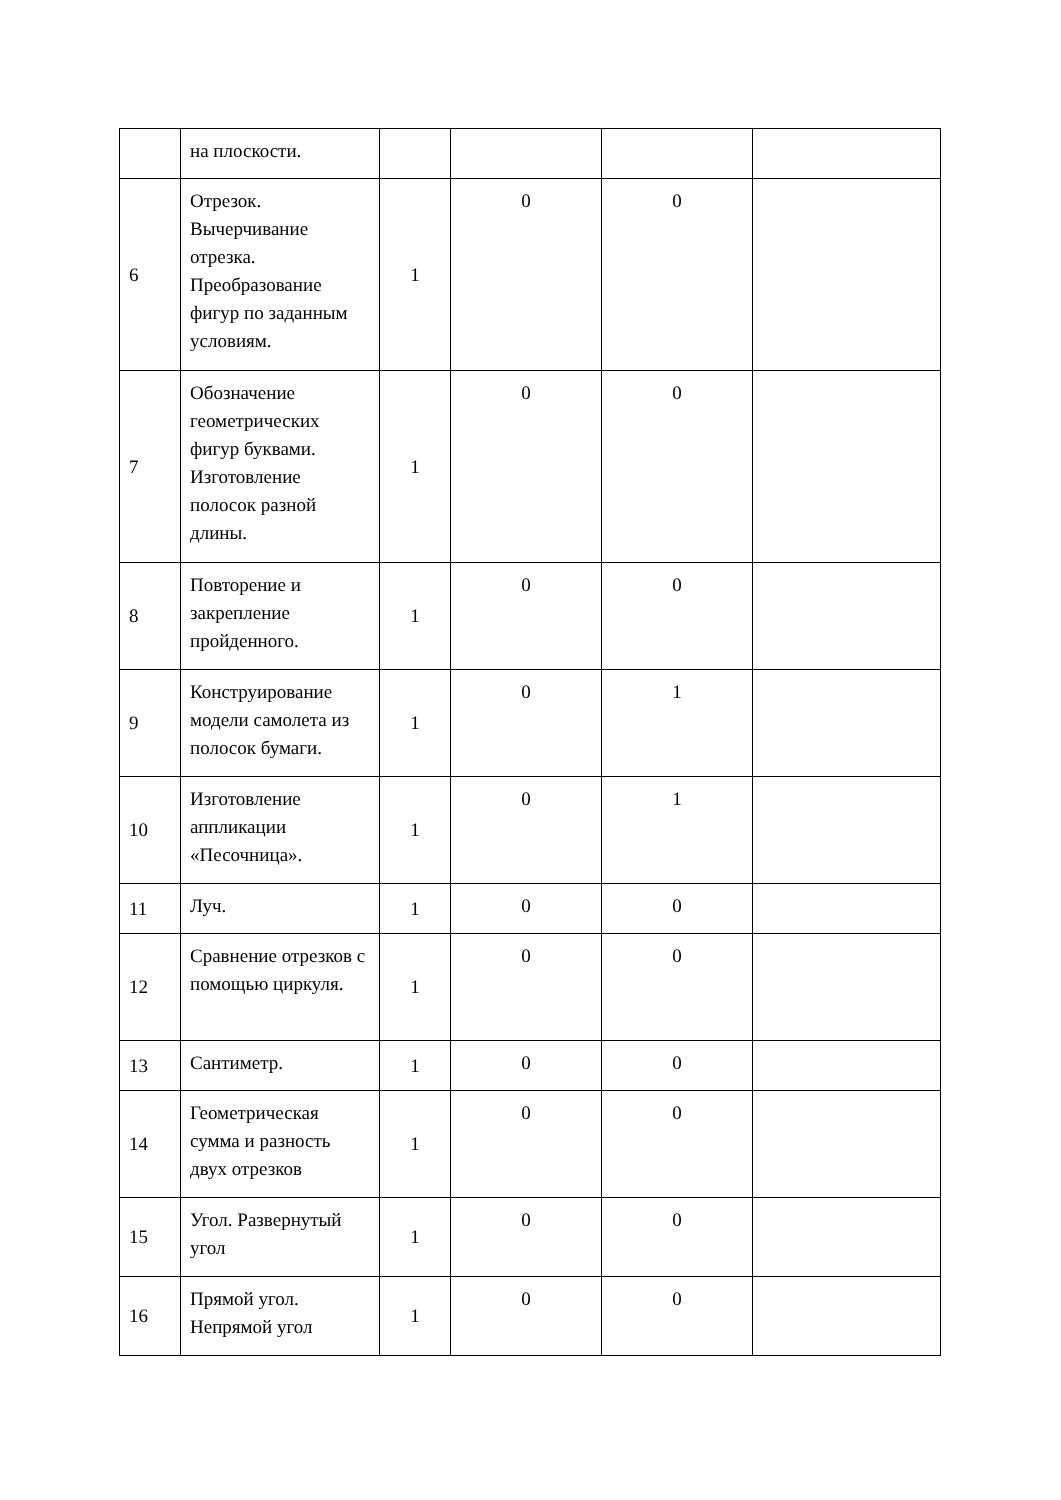| | на плоскости. | | | | |
| 6 | Отрезок. Вычерчивание отрезка. Преобразование фигур по заданным условиям. | 1 | 0 | 0 | |
| 7 | Обозначение геометрических фигур буквами. Изготовление полосок разной длины. | 1 | 0 | 0 | |
| 8 | Повторение и закрепление пройденного. | 1 | 0 | 0 | |
| 9 | Конструирование модели самолета из полосок бумаги. | 1 | 0 | 1 | |
| 10 | Изготовление аппликации «Песочница». | 1 | 0 | 1 | |
| 11 | Луч. | 1 | 0 | 0 | |
| 12 | Сравнение отрезков с помощью циркуля. | 1 | 0 | 0 | |
| 13 | Сантиметр. | 1 | 0 | 0 | |
| 14 | Геометрическая сумма и разность двух отрезков | 1 | 0 | 0 | |
| 15 | Угол. Развернутый угол | 1 | 0 | 0 | |
| 16 | Прямой угол. Непрямой угол | 1 | 0 | 0 | |